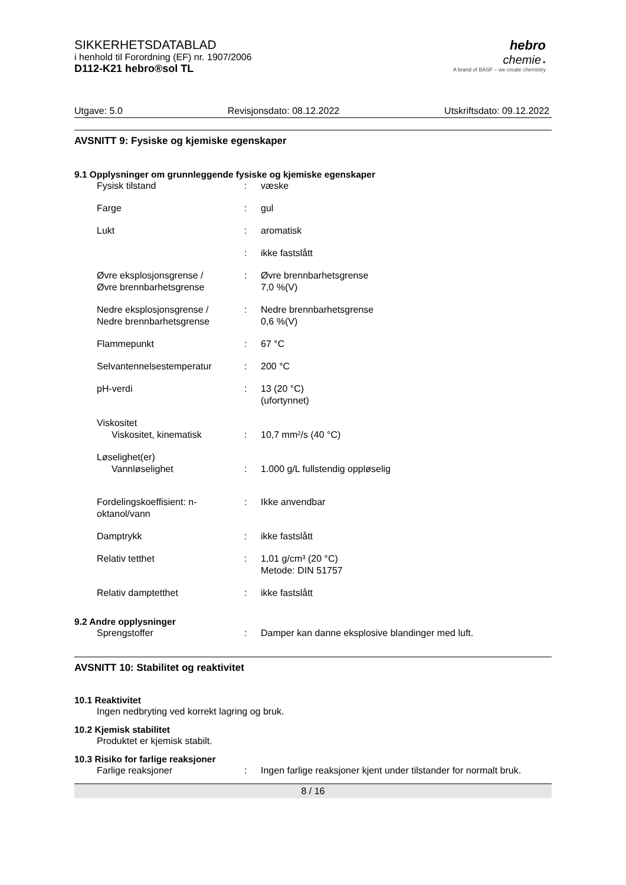SIKKERHETSDATABLAD
i henhold til Forordning (EF) nr. 1907/2006
D112-K21 hebro®sol TL
hebro
chemie ●
A brand of BASF – we create chemistry
Utgave: 5.0 Revisjonsdato: 08.12.2022 Utskriftsdato: 09.12.2022
AVSNITT 9: Fysiske og kjemiske egenskaper
9.1 Opplysninger om grunnleggende fysiske og kjemiske egenskaper
Fysisk tilstand : væske
Farge : gul
Lukt : aromatisk
: ikke fastslått
Øvre eksplosjonsgrense /
Øvre brennbarhetsgrense
: Øvre brennbarhetsgrense
7,0 %(V)
Nedre eksplosjonsgrense /
Nedre brennbarhetsgrense
: Nedre brennbarhetsgrense
0,6 %(V)
Flammepunkt : 67 °C
Selvantennelsestemperatur : 200 °C
pH-verdi : 13 (20 °C)
(ufortynnet)
Viskositet
Viskositet, kinematisk : 10,7 mm²/s (40 °C)
Løselighet(er)
Vannløselighet : 1.000 g/L fullstendig oppløselig
Fordelingskoeffisient: n-
oktanol/vann
: Ikke anvendbar
Damptrykk : ikke fastslått
Relativ tetthet : 1,01 g/cm³ (20 °C)
Metode: DIN 51757
Relativ damptetthet : ikke fastslått
9.2 Andre opplysninger
Sprengstoffer : Damper kan danne eksplosive blandinger med luft.
AVSNITT 10: Stabilitet og reaktivitet
10.1 Reaktivitet
Ingen nedbryting ved korrekt lagring og bruk.
10.2 Kjemisk stabilitet
Produktet er kjemisk stabilt.
10.3 Risiko for farlige reaksjoner
Farlige reaksjoner : Ingen farlige reaksjoner kjent under tilstander for normalt bruk.
8 / 16